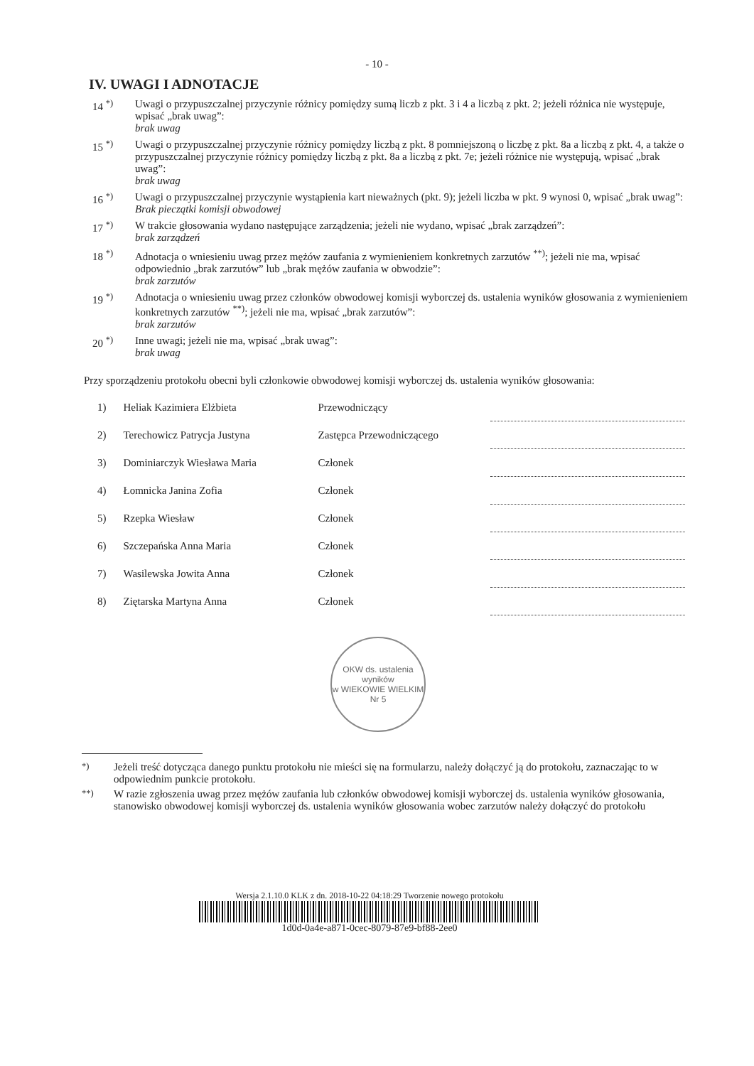- 10 -
IV. UWAGI I ADNOTACJE
14 <sup>*)</sup> Uwagi o przypuszczalnej przyczynie różnicy pomiędzy sumą liczb z pkt. 3 i 4 a liczbą z pkt. 2; jeżeli różnica nie występuje, wpisać „brak uwag”:
brak uwag
15 <sup>*)</sup> Uwagi o przypuszczalnej przyczynie różnicy pomiędzy liczbą z pkt. 8 pomniejszoną o liczbę z pkt. 8a a liczbą z pkt. 4, a także o przypuszczalnej przyczynie różnicy pomiędzy liczbą z pkt. 8a a liczbą z pkt. 7e; jeżeli różnice nie występują, wpisać „brak uwag”:
brak uwag
16 <sup>*)</sup> Uwagi o przypuszczalnej przyczynie wystąpienia kart nieważnych (pkt. 9); jeżeli liczba w pkt. 9 wynosi 0, wpisać „brak uwag”:
Brak pieczątki komisji obwodowej
17 <sup>*)</sup> W trakcie głosowania wydano następujące zarządzenia; jeżeli nie wydano, wpisać „brak zarządzeń”:
brak zarządzeń
18 <sup>*)</sup> Adnotacja o wniesieniu uwag przez mężów zaufania z wymienieniem konkretnych zarzutów <sup>**)</sup>; jeżeli nie ma, wpisać odpowiednio „brak zarzutów” lub „brak mężów zaufania w obwodzie”:
brak zarzutów
19 <sup>*)</sup> Adnotacja o wniesieniu uwag przez członków obwodowej komisji wyborczej ds. ustalenia wyników głosowania z wymienieniem konkretnych zarzutów <sup>**)</sup>; jeżeli nie ma, wpisać „brak zarzutów”:
brak zarzutów
20 <sup>*)</sup> Inne uwagi; jeżeli nie ma, wpisać „brak uwag”:
brak uwag
Przy sporządzeniu protokołu obecni byli członkowie obwodowej komisji wyborczej ds. ustalenia wyników głosowania:
| 1) | Heliak Kazimiera Elżbieta | Przewodniczący | |
| 2) | Terechowicz Patrycja Justyna | Zastępca Przewodniczącego | |
| 3) | Dominiarczyk Wiesława Maria | Członek | |
| 4) | Łomnicka Janina Zofia | Członek | |
| 5) | Rzepka Wiesław | Członek | |
| 6) | Szczepańska Anna Maria | Członek | |
| 7) | Wasilewska Jowita Anna | Członek | |
| 8) | Ziętarska Martyna Anna | Członek | |
OKW ds. ustalenia wyników
w WIEKOWIE WIELKIM
Nr 5
<sup>*)</sup> Jeżeli treść dotycząca danego punktu protokołu nie mieści się na formularzu, należy dołączyć ją do protokołu, zaznaczając to w odpowiednim punkcie protokołu.
<sup>**)</sup> W razie zgłoszenia uwag przez mężów zaufania lub członków obwodowej komisji wyborczej ds. ustalenia wyników głosowania, stanowisko obwodowej komisji wyborczej ds. ustalenia wyników głosowania wobec zarzutów należy dołączyć do protokołu
Wersja 2.1.10.0 KLK z dn. 2018-10-22 04:18:29 Tworzenie nowego protokołu
1d0d-0a4e-a871-0cec-8079-87e9-bf88-2ee0